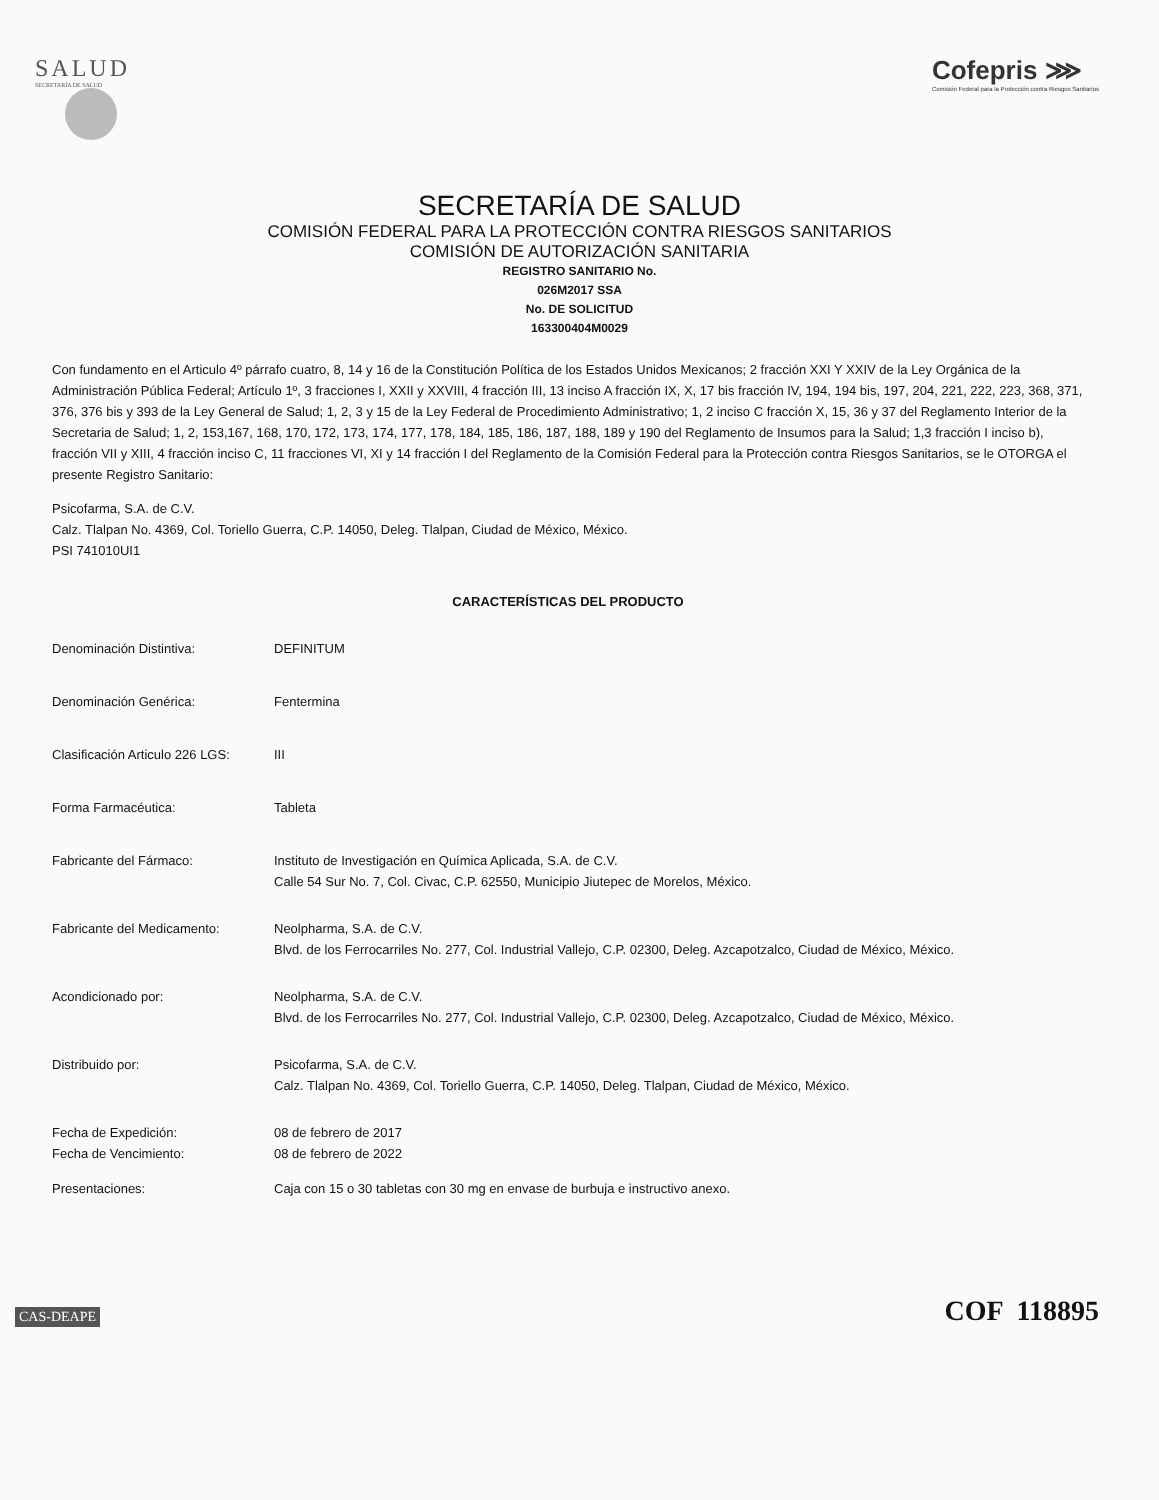SALUD
SECRETARÍA DE SALUD
Cofepris ⋙
Comisión Federal para la Protección contra Riesgos Sanitarios
SECRETARÍA DE SALUD
COMISIÓN FEDERAL PARA LA PROTECCIÓN CONTRA RIESGOS SANITARIOS
COMISIÓN DE AUTORIZACIÓN SANITARIA
REGISTRO SANITARIO No.
026M2017 SSA
No. DE SOLICITUD
163300404M0029
Con fundamento en el Articulo 4º párrafo cuatro, 8, 14 y 16 de la Constitución Política de los Estados Unidos Mexicanos; 2 fracción XXI Y XXIV de la Ley Orgánica de la Administración Pública Federal; Artículo 1º, 3 fracciones I, XXII y XXVIII, 4 fracción III, 13 inciso A fracción IX, X, 17 bis fracción IV, 194, 194 bis, 197, 204, 221, 222, 223, 368, 371, 376, 376 bis y 393 de la Ley General de Salud; 1, 2, 3 y 15 de la Ley Federal de Procedimiento Administrativo; 1, 2 inciso C fracción X, 15, 36 y 37 del Reglamento Interior de la Secretaria de Salud; 1, 2, 153,167, 168, 170, 172, 173, 174, 177, 178, 184, 185, 186, 187, 188, 189 y 190 del Reglamento de Insumos para la Salud; 1,3 fracción I inciso b), fracción VII y XIII, 4 fracción inciso C, 11 fracciones VI, XI y 14 fracción I del Reglamento de la Comisión Federal para la Protección contra Riesgos Sanitarios, se le OTORGA el presente Registro Sanitario:
Psicofarma, S.A. de C.V.
Calz. Tlalpan No. 4369, Col. Toriello Guerra, C.P. 14050, Deleg. Tlalpan, Ciudad de México, México.
PSI 741010UI1
CARACTERÍSTICAS DEL PRODUCTO
Denominación Distintiva: DEFINITUM
Denominación Genérica: Fentermina
Clasificación Articulo 226 LGS:
III
Forma Farmacéutica: Tableta
Fabricante del Fármaco: Instituto de Investigación en Química Aplicada, S.A. de C.V.
Calle 54 Sur No. 7, Col. Civac, C.P. 62550, Municipio Jiutepec de Morelos, México.
Fabricante del Medicamento: Neolpharma, S.A. de C.V.
Blvd. de los Ferrocarriles No. 277, Col. Industrial Vallejo, C.P. 02300, Deleg. Azcapotzalco, Ciudad de México, México.
Acondicionado por: Neolpharma, S.A. de C.V.
Blvd. de los Ferrocarriles No. 277, Col. Industrial Vallejo, C.P. 02300, Deleg. Azcapotzalco, Ciudad de México, México.
Distribuido por: Psicofarma, S.A. de C.V.
Calz. Tlalpan No. 4369, Col. Toriello Guerra, C.P. 14050, Deleg. Tlalpan, Ciudad de México, México.
Fecha de Expedición:
Fecha de Vencimiento:
08 de febrero de 2017
08 de febrero de 2022
Presentaciones: Caja con 15 o 30 tabletas con 30 mg en envase de burbuja e instructivo anexo.
CAS-DEAPE COF 118895